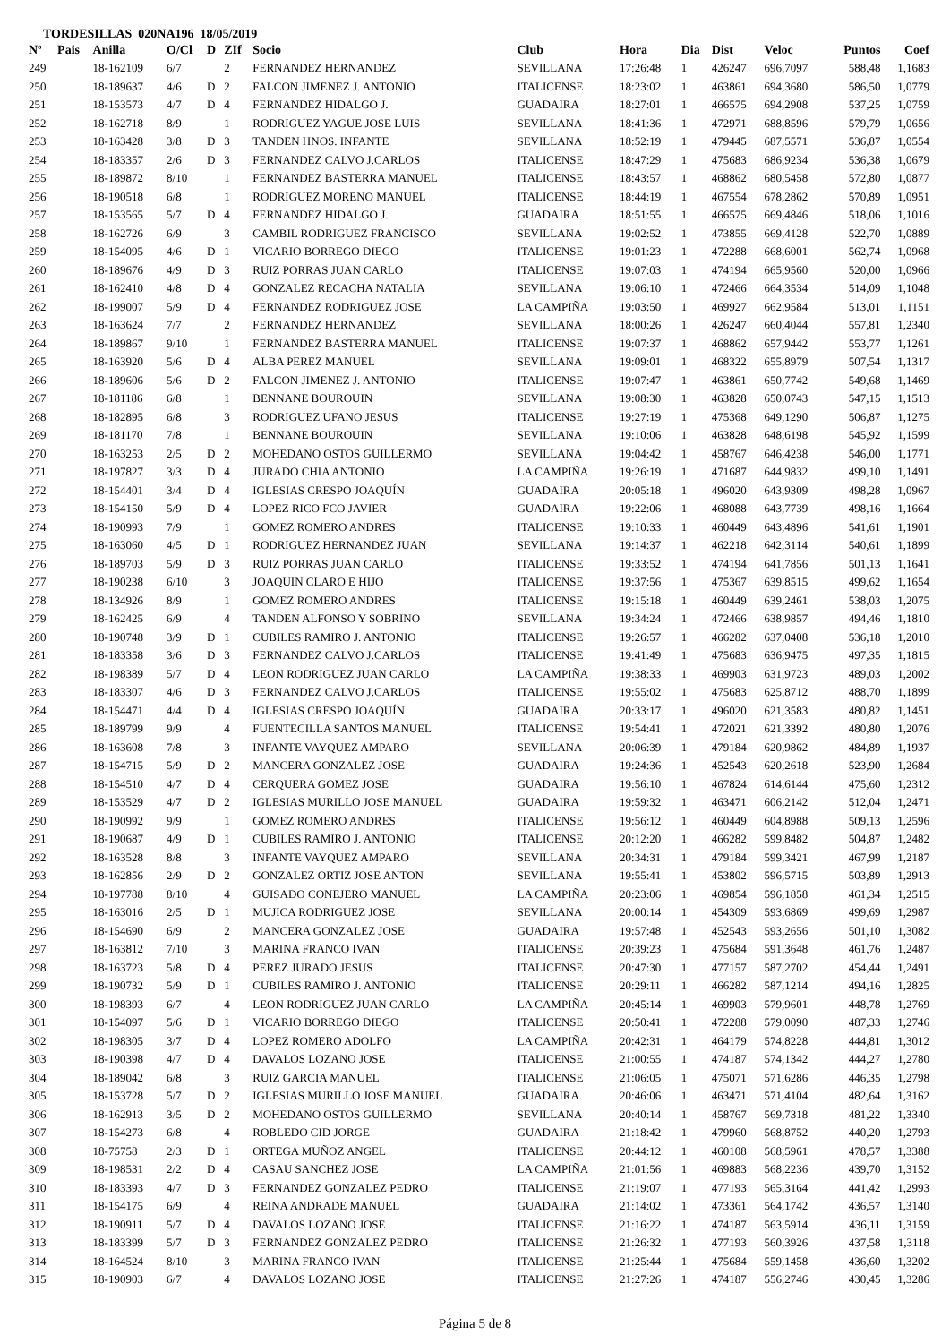TORDESILLAS 020NA196 18/05/2019
| Nº | Pais | Anilla | O/Cl | D | ZIf | Socio | Club | Hora | Dia | Dist | Veloc | Puntos | Coef |
| --- | --- | --- | --- | --- | --- | --- | --- | --- | --- | --- | --- | --- | --- |
| 249 | | 18-162109 | 6/7 | | 2 | FERNANDEZ HERNANDEZ | SEVILLANA | 17:26:48 | 1 | 426247 | 696,7097 | 588,48 | 1,1683 |
| 250 | | 18-189637 | 4/6 | D | 2 | FALCON JIMENEZ J. ANTONIO | ITALICENSE | 18:23:02 | 1 | 463861 | 694,3680 | 586,50 | 1,0779 |
| 251 | | 18-153573 | 4/7 | D | 4 | FERNANDEZ HIDALGO J. | GUADAIRA | 18:27:01 | 1 | 466575 | 694,2908 | 537,25 | 1,0759 |
| 252 | | 18-162718 | 8/9 | | 1 | RODRIGUEZ YAGUE JOSE LUIS | SEVILLANA | 18:41:36 | 1 | 472971 | 688,8596 | 579,79 | 1,0656 |
| 253 | | 18-163428 | 3/8 | D | 3 | TANDEN HNOS. INFANTE | SEVILLANA | 18:52:19 | 1 | 479445 | 687,5571 | 536,87 | 1,0554 |
| 254 | | 18-183357 | 2/6 | D | 3 | FERNANDEZ CALVO J.CARLOS | ITALICENSE | 18:47:29 | 1 | 475683 | 686,9234 | 536,38 | 1,0679 |
| 255 | | 18-189872 | 8/10 | | 1 | FERNANDEZ BASTERRA MANUEL | ITALICENSE | 18:43:57 | 1 | 468862 | 680,5458 | 572,80 | 1,0877 |
| 256 | | 18-190518 | 6/8 | | 1 | RODRIGUEZ MORENO MANUEL | ITALICENSE | 18:44:19 | 1 | 467554 | 678,2862 | 570,89 | 1,0951 |
| 257 | | 18-153565 | 5/7 | D | 4 | FERNANDEZ HIDALGO J. | GUADAIRA | 18:51:55 | 1 | 466575 | 669,4846 | 518,06 | 1,1016 |
| 258 | | 18-162726 | 6/9 | | 3 | CAMBIL RODRIGUEZ FRANCISCO | SEVILLANA | 19:02:52 | 1 | 473855 | 669,4128 | 522,70 | 1,0889 |
| 259 | | 18-154095 | 4/6 | D | 1 | VICARIO BORREGO DIEGO | ITALICENSE | 19:01:23 | 1 | 472288 | 668,6001 | 562,74 | 1,0968 |
| 260 | | 18-189676 | 4/9 | D | 3 | RUIZ PORRAS JUAN CARLO | ITALICENSE | 19:07:03 | 1 | 474194 | 665,9560 | 520,00 | 1,0966 |
| 261 | | 18-162410 | 4/8 | D | 4 | GONZALEZ RECACHA NATALIA | SEVILLANA | 19:06:10 | 1 | 472466 | 664,3534 | 514,09 | 1,1048 |
| 262 | | 18-199007 | 5/9 | D | 4 | FERNANDEZ RODRIGUEZ JOSE | LA CAMPIÑA | 19:03:50 | 1 | 469927 | 662,9584 | 513,01 | 1,1151 |
| 263 | | 18-163624 | 7/7 | | 2 | FERNANDEZ HERNANDEZ | SEVILLANA | 18:00:26 | 1 | 426247 | 660,4044 | 557,81 | 1,2340 |
| 264 | | 18-189867 | 9/10 | | 1 | FERNANDEZ BASTERRA MANUEL | ITALICENSE | 19:07:37 | 1 | 468862 | 657,9442 | 553,77 | 1,1261 |
| 265 | | 18-163920 | 5/6 | D | 4 | ALBA PEREZ MANUEL | SEVILLANA | 19:09:01 | 1 | 468322 | 655,8979 | 507,54 | 1,1317 |
| 266 | | 18-189606 | 5/6 | D | 2 | FALCON JIMENEZ J. ANTONIO | ITALICENSE | 19:07:47 | 1 | 463861 | 650,7742 | 549,68 | 1,1469 |
| 267 | | 18-181186 | 6/8 | | 1 | BENNANE BOUROUIN | SEVILLANA | 19:08:30 | 1 | 463828 | 650,0743 | 547,15 | 1,1513 |
| 268 | | 18-182895 | 6/8 | | 3 | RODRIGUEZ UFANO JESUS | ITALICENSE | 19:27:19 | 1 | 475368 | 649,1290 | 506,87 | 1,1275 |
| 269 | | 18-181170 | 7/8 | | 1 | BENNANE BOUROUIN | SEVILLANA | 19:10:06 | 1 | 463828 | 648,6198 | 545,92 | 1,1599 |
| 270 | | 18-163253 | 2/5 | D | 2 | MOHEDANO OSTOS GUILLERMO | SEVILLANA | 19:04:42 | 1 | 458767 | 646,4238 | 546,00 | 1,1771 |
| 271 | | 18-197827 | 3/3 | D | 4 | JURADO CHIA ANTONIO | LA CAMPIÑA | 19:26:19 | 1 | 471687 | 644,9832 | 499,10 | 1,1491 |
| 272 | | 18-154401 | 3/4 | D | 4 | IGLESIAS CRESPO JOAQUÍN | GUADAIRA | 20:05:18 | 1 | 496020 | 643,9309 | 498,28 | 1,0967 |
| 273 | | 18-154150 | 5/9 | D | 4 | LOPEZ RICO FCO JAVIER | GUADAIRA | 19:22:06 | 1 | 468088 | 643,7739 | 498,16 | 1,1664 |
| 274 | | 18-190993 | 7/9 | | 1 | GOMEZ ROMERO ANDRES | ITALICENSE | 19:10:33 | 1 | 460449 | 643,4896 | 541,61 | 1,1901 |
| 275 | | 18-163060 | 4/5 | D | 1 | RODRIGUEZ HERNANDEZ JUAN | SEVILLANA | 19:14:37 | 1 | 462218 | 642,3114 | 540,61 | 1,1899 |
| 276 | | 18-189703 | 5/9 | D | 3 | RUIZ PORRAS JUAN CARLO | ITALICENSE | 19:33:52 | 1 | 474194 | 641,7856 | 501,13 | 1,1641 |
| 277 | | 18-190238 | 6/10 | | 3 | JOAQUIN CLARO E HIJO | ITALICENSE | 19:37:56 | 1 | 475367 | 639,8515 | 499,62 | 1,1654 |
| 278 | | 18-134926 | 8/9 | | 1 | GOMEZ ROMERO ANDRES | ITALICENSE | 19:15:18 | 1 | 460449 | 639,2461 | 538,03 | 1,2075 |
| 279 | | 18-162425 | 6/9 | | 4 | TANDEN ALFONSO Y SOBRINO | SEVILLANA | 19:34:24 | 1 | 472466 | 638,9857 | 494,46 | 1,1810 |
| 280 | | 18-190748 | 3/9 | D | 1 | CUBILES RAMIRO J. ANTONIO | ITALICENSE | 19:26:57 | 1 | 466282 | 637,0408 | 536,18 | 1,2010 |
| 281 | | 18-183358 | 3/6 | D | 3 | FERNANDEZ CALVO J.CARLOS | ITALICENSE | 19:41:49 | 1 | 475683 | 636,9475 | 497,35 | 1,1815 |
| 282 | | 18-198389 | 5/7 | D | 4 | LEON RODRIGUEZ JUAN CARLO | LA CAMPIÑA | 19:38:33 | 1 | 469903 | 631,9723 | 489,03 | 1,2002 |
| 283 | | 18-183307 | 4/6 | D | 3 | FERNANDEZ CALVO J.CARLOS | ITALICENSE | 19:55:02 | 1 | 475683 | 625,8712 | 488,70 | 1,1899 |
| 284 | | 18-154471 | 4/4 | D | 4 | IGLESIAS CRESPO JOAQUÍN | GUADAIRA | 20:33:17 | 1 | 496020 | 621,3583 | 480,82 | 1,1451 |
| 285 | | 18-189799 | 9/9 | | 4 | FUENTECILLA SANTOS MANUEL | ITALICENSE | 19:54:41 | 1 | 472021 | 621,3392 | 480,80 | 1,2076 |
| 286 | | 18-163608 | 7/8 | | 3 | INFANTE VAYQUEZ AMPARO | SEVILLANA | 20:06:39 | 1 | 479184 | 620,9862 | 484,89 | 1,1937 |
| 287 | | 18-154715 | 5/9 | D | 2 | MANCERA GONZALEZ JOSE | GUADAIRA | 19:24:36 | 1 | 452543 | 620,2618 | 523,90 | 1,2684 |
| 288 | | 18-154510 | 4/7 | D | 4 | CERQUERA GOMEZ JOSE | GUADAIRA | 19:56:10 | 1 | 467824 | 614,6144 | 475,60 | 1,2312 |
| 289 | | 18-153529 | 4/7 | D | 2 | IGLESIAS MURILLO JOSE MANUEL | GUADAIRA | 19:59:32 | 1 | 463471 | 606,2142 | 512,04 | 1,2471 |
| 290 | | 18-190992 | 9/9 | | 1 | GOMEZ ROMERO ANDRES | ITALICENSE | 19:56:12 | 1 | 460449 | 604,8988 | 509,13 | 1,2596 |
| 291 | | 18-190687 | 4/9 | D | 1 | CUBILES RAMIRO J. ANTONIO | ITALICENSE | 20:12:20 | 1 | 466282 | 599,8482 | 504,87 | 1,2482 |
| 292 | | 18-163528 | 8/8 | | 3 | INFANTE VAYQUEZ AMPARO | SEVILLANA | 20:34:31 | 1 | 479184 | 599,3421 | 467,99 | 1,2187 |
| 293 | | 18-162856 | 2/9 | D | 2 | GONZALEZ ORTIZ JOSE ANTON | SEVILLANA | 19:55:41 | 1 | 453802 | 596,5715 | 503,89 | 1,2913 |
| 294 | | 18-197788 | 8/10 | | 4 | GUISADO CONEJERO MANUEL | LA CAMPIÑA | 20:23:06 | 1 | 469854 | 596,1858 | 461,34 | 1,2515 |
| 295 | | 18-163016 | 2/5 | D | 1 | MUJICA RODRIGUEZ JOSE | SEVILLANA | 20:00:14 | 1 | 454309 | 593,6869 | 499,69 | 1,2987 |
| 296 | | 18-154690 | 6/9 | | 2 | MANCERA GONZALEZ JOSE | GUADAIRA | 19:57:48 | 1 | 452543 | 593,2656 | 501,10 | 1,3082 |
| 297 | | 18-163812 | 7/10 | | 3 | MARINA FRANCO IVAN | ITALICENSE | 20:39:23 | 1 | 475684 | 591,3648 | 461,76 | 1,2487 |
| 298 | | 18-163723 | 5/8 | D | 4 | PEREZ JURADO JESUS | ITALICENSE | 20:47:30 | 1 | 477157 | 587,2702 | 454,44 | 1,2491 |
| 299 | | 18-190732 | 5/9 | D | 1 | CUBILES RAMIRO J. ANTONIO | ITALICENSE | 20:29:11 | 1 | 466282 | 587,1214 | 494,16 | 1,2825 |
| 300 | | 18-198393 | 6/7 | | 4 | LEON RODRIGUEZ JUAN CARLO | LA CAMPIÑA | 20:45:14 | 1 | 469903 | 579,9601 | 448,78 | 1,2769 |
| 301 | | 18-154097 | 5/6 | D | 1 | VICARIO BORREGO DIEGO | ITALICENSE | 20:50:41 | 1 | 472288 | 579,0090 | 487,33 | 1,2746 |
| 302 | | 18-198305 | 3/7 | D | 4 | LOPEZ ROMERO ADOLFO | LA CAMPIÑA | 20:42:31 | 1 | 464179 | 574,8228 | 444,81 | 1,3012 |
| 303 | | 18-190398 | 4/7 | D | 4 | DAVALOS LOZANO JOSE | ITALICENSE | 21:00:55 | 1 | 474187 | 574,1342 | 444,27 | 1,2780 |
| 304 | | 18-189042 | 6/8 | | 3 | RUIZ GARCIA MANUEL | ITALICENSE | 21:06:05 | 1 | 475071 | 571,6286 | 446,35 | 1,2798 |
| 305 | | 18-153728 | 5/7 | D | 2 | IGLESIAS MURILLO JOSE MANUEL | GUADAIRA | 20:46:06 | 1 | 463471 | 571,4104 | 482,64 | 1,3162 |
| 306 | | 18-162913 | 3/5 | D | 2 | MOHEDANO OSTOS GUILLERMO | SEVILLANA | 20:40:14 | 1 | 458767 | 569,7318 | 481,22 | 1,3340 |
| 307 | | 18-154273 | 6/8 | | 4 | ROBLEDO CID JORGE | GUADAIRA | 21:18:42 | 1 | 479960 | 568,8752 | 440,20 | 1,2793 |
| 308 | | 18-75758 | 2/3 | D | 1 | ORTEGA MUÑOZ ANGEL | ITALICENSE | 20:44:12 | 1 | 460108 | 568,5961 | 478,57 | 1,3388 |
| 309 | | 18-198531 | 2/2 | D | 4 | CASAU SANCHEZ JOSE | LA CAMPIÑA | 21:01:56 | 1 | 469883 | 568,2236 | 439,70 | 1,3152 |
| 310 | | 18-183393 | 4/7 | D | 3 | FERNANDEZ GONZALEZ PEDRO | ITALICENSE | 21:19:07 | 1 | 477193 | 565,3164 | 441,42 | 1,2993 |
| 311 | | 18-154175 | 6/9 | | 4 | REINA ANDRADE MANUEL | GUADAIRA | 21:14:02 | 1 | 473361 | 564,1742 | 436,57 | 1,3140 |
| 312 | | 18-190911 | 5/7 | D | 4 | DAVALOS LOZANO JOSE | ITALICENSE | 21:16:22 | 1 | 474187 | 563,5914 | 436,11 | 1,3159 |
| 313 | | 18-183399 | 5/7 | D | 3 | FERNANDEZ GONZALEZ PEDRO | ITALICENSE | 21:26:32 | 1 | 477193 | 560,3926 | 437,58 | 1,3118 |
| 314 | | 18-164524 | 8/10 | | 3 | MARINA FRANCO IVAN | ITALICENSE | 21:25:44 | 1 | 475684 | 559,1458 | 436,60 | 1,3202 |
| 315 | | 18-190903 | 6/7 | | 4 | DAVALOS LOZANO JOSE | ITALICENSE | 21:27:26 | 1 | 474187 | 556,2746 | 430,45 | 1,3286 |
Página 5 de 8